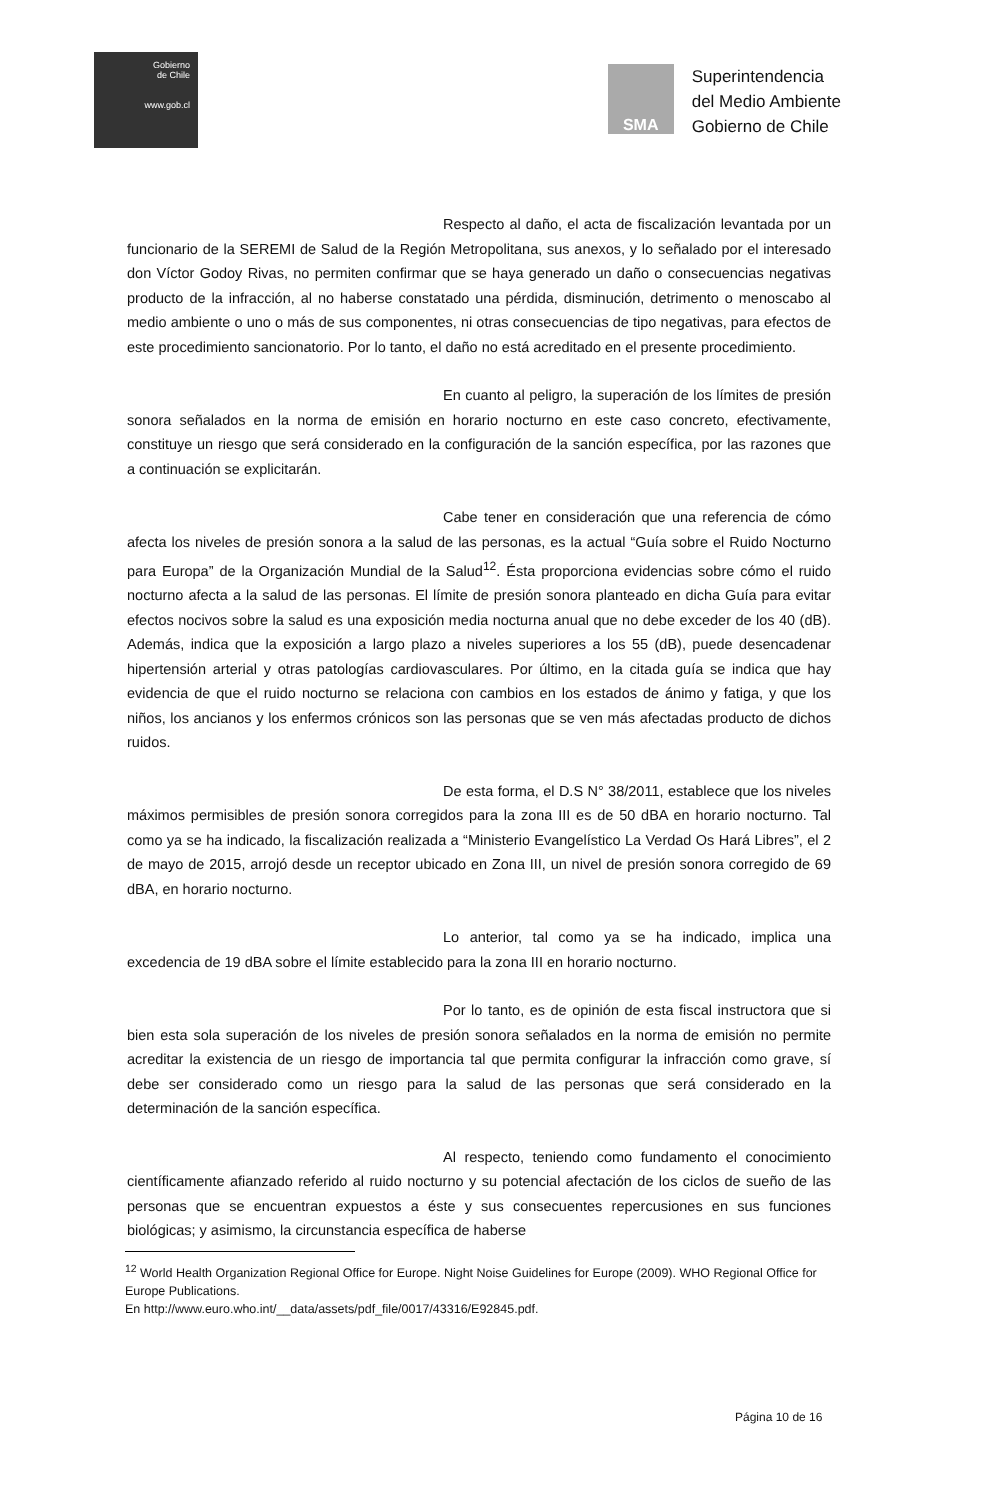Gobierno
de Chile
www.gob.cl
SMA
Superintendencia
del Medio Ambiente
Gobierno de Chile
Respecto al daño, el acta de fiscalización levantada por un funcionario de la SEREMI de Salud de la Región Metropolitana, sus anexos, y lo señalado por el interesado don Víctor Godoy Rivas, no permiten confirmar que se haya generado un daño o consecuencias negativas producto de la infracción, al no haberse constatado una pérdida, disminución, detrimento o menoscabo al medio ambiente o uno o más de sus componentes, ni otras consecuencias de tipo negativas, para efectos de este procedimiento sancionatorio. Por lo tanto, el daño no está acreditado en el presente procedimiento.
En cuanto al peligro, la superación de los límites de presión sonora señalados en la norma de emisión en horario nocturno en este caso concreto, efectivamente, constituye un riesgo que será considerado en la configuración de la sanción específica, por las razones que a continuación se explicitarán.
Cabe tener en consideración que una referencia de cómo afecta los niveles de presión sonora a la salud de las personas, es la actual “Guía sobre el Ruido Nocturno para Europa” de la Organización Mundial de la Salud<sup>12</sup>. Ésta proporciona evidencias sobre cómo el ruido nocturno afecta a la salud de las personas. El límite de presión sonora planteado en dicha Guía para evitar efectos nocivos sobre la salud es una exposición media nocturna anual que no debe exceder de los 40 (dB). Además, indica que la exposición a largo plazo a niveles superiores a los 55 (dB), puede desencadenar hipertensión arterial y otras patologías cardiovasculares. Por último, en la citada guía se indica que hay evidencia de que el ruido nocturno se relaciona con cambios en los estados de ánimo y fatiga, y que los niños, los ancianos y los enfermos crónicos son las personas que se ven más afectadas producto de dichos ruidos.
De esta forma, el D.S N° 38/2011, establece que los niveles máximos permisibles de presión sonora corregidos para la zona III es de 50 dBA en horario nocturno. Tal como ya se ha indicado, la fiscalización realizada a “Ministerio Evangelístico La Verdad Os Hará Libres”, el 2 de mayo de 2015, arrojó desde un receptor ubicado en Zona III, un nivel de presión sonora corregido de 69 dBA, en horario nocturno.
Lo anterior, tal como ya se ha indicado, implica una excedencia de 19 dBA sobre el límite establecido para la zona III en horario nocturno.
Por lo tanto, es de opinión de esta fiscal instructora que si bien esta sola superación de los niveles de presión sonora señalados en la norma de emisión no permite acreditar la existencia de un riesgo de importancia tal que permita configurar la infracción como grave, sí debe ser considerado como un riesgo para la salud de las personas que será considerado en la determinación de la sanción específica.
Al respecto, teniendo como fundamento el conocimiento científicamente afianzado referido al ruido nocturno y su potencial afectación de los ciclos de sueño de las personas que se encuentran expuestos a éste y sus consecuentes repercusiones en sus funciones biológicas; y asimismo, la circunstancia específica de haberse
<sup>12</sup> World Health Organization Regional Office for Europe. Night Noise Guidelines for Europe (2009). WHO Regional Office for Europe Publications.
En http://www.euro.who.int/__data/assets/pdf_file/0017/43316/E92845.pdf.
Página 10 de 16